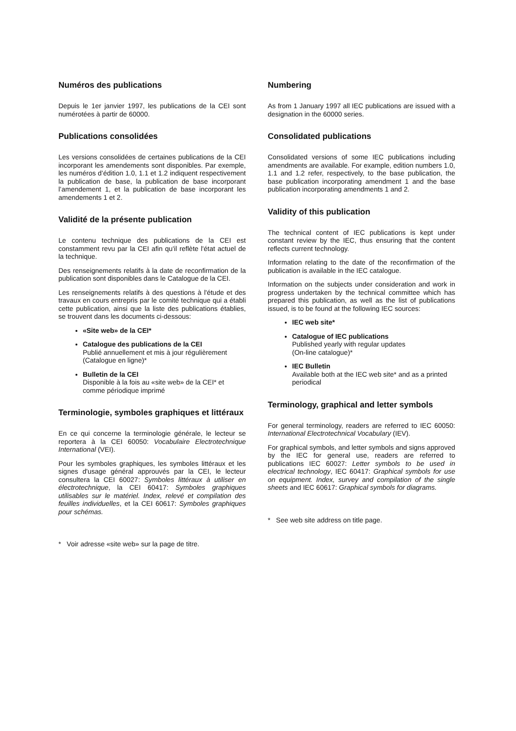Numéros des publications
Depuis le 1er janvier 1997, les publications de la CEI sont numérotées à partir de 60000.
Publications consolidées
Les versions consolidées de certaines publications de la CEI incorporant les amendements sont disponibles. Par exemple, les numéros d’édition 1.0, 1.1 et 1.2 indiquent respectivement la publication de base, la publication de base incorporant l’amendement 1, et la publication de base incorporant les amendements 1 et 2.
Validité de la présente publication
Le contenu technique des publications de la CEI est constamment revu par la CEI afin qu'il reflète l'état actuel de la technique.
Des renseignements relatifs à la date de reconfirmation de la publication sont disponibles dans le Catalogue de la CEI.
Les renseignements relatifs à des questions à l'étude et des travaux en cours entrepris par le comité technique qui a établi cette publication, ainsi que la liste des publications établies, se trouvent dans les documents ci-dessous:
«Site web» de la CEI*
Catalogue des publications de la CEI
Publié annuellement et mis à jour régulièrement
(Catalogue en ligne)*
Bulletin de la CEI
Disponible à la fois au «site web» de la CEI* et comme périodique imprimé
Terminologie, symboles graphiques et littéraux
En ce qui concerne la terminologie générale, le lecteur se reportera à la CEI 60050: Vocabulaire Electrotechnique International (VEI).
Pour les symboles graphiques, les symboles littéraux et les signes d'usage général approuvés par la CEI, le lecteur consultera la CEI 60027: Symboles littéraux à utiliser en électrotechnique, la CEI 60417: Symboles graphiques utilisables sur le matériel. Index, relevé et compilation des feuilles individuelles, et la CEI 60617: Symboles graphiques pour schémas.
* Voir adresse «site web» sur la page de titre.
Numbering
As from 1 January 1997 all IEC publications are issued with a designation in the 60000 series.
Consolidated publications
Consolidated versions of some IEC publications including amendments are available. For example, edition numbers 1.0, 1.1 and 1.2 refer, respectively, to the base publication, the base publication incorporating amendment 1 and the base publication incorporating amendments 1 and 2.
Validity of this publication
The technical content of IEC publications is kept under constant review by the IEC, thus ensuring that the content reflects current technology.
Information relating to the date of the reconfirmation of the publication is available in the IEC catalogue.
Information on the subjects under consideration and work in progress undertaken by the technical committee which has prepared this publication, as well as the list of publications issued, is to be found at the following IEC sources:
IEC web site*
Catalogue of IEC publications
Published yearly with regular updates
(On-line catalogue)*
IEC Bulletin
Available both at the IEC web site* and as a printed periodical
Terminology, graphical and letter symbols
For general terminology, readers are referred to IEC 60050: International Electrotechnical Vocabulary (IEV).
For graphical symbols, and letter symbols and signs approved by the IEC for general use, readers are referred to publications IEC 60027: Letter symbols to be used in electrical technology, IEC 60417: Graphical symbols for use on equipment. Index, survey and compilation of the single sheets and IEC 60617: Graphical symbols for diagrams.
* See web site address on title page.